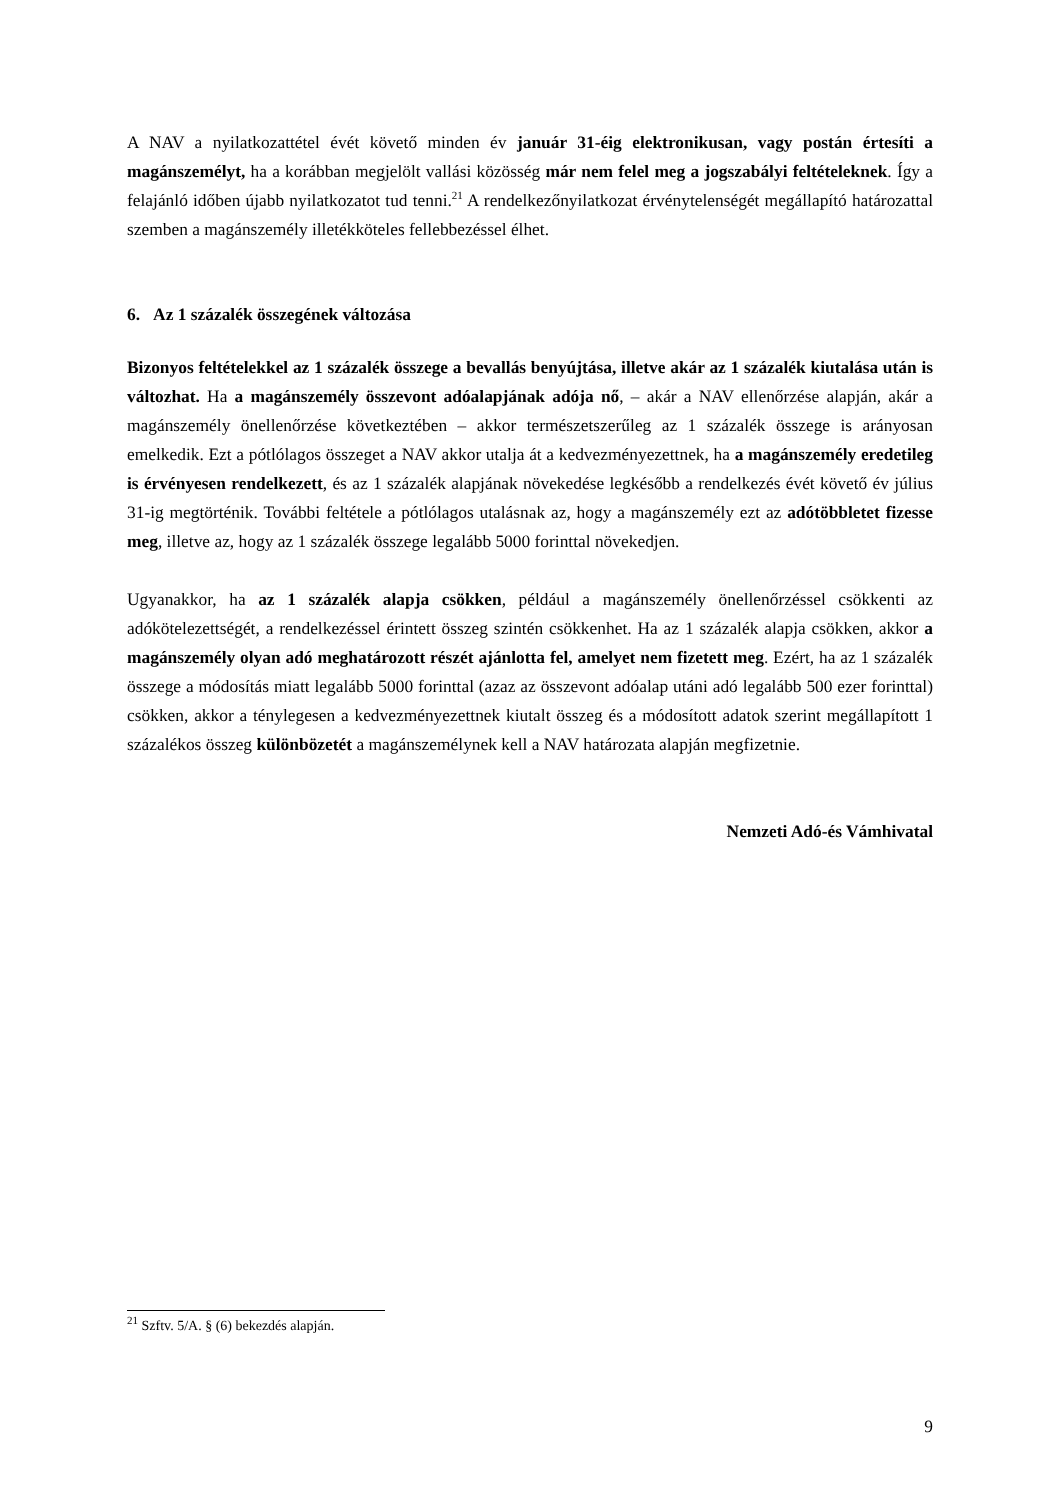A NAV a nyilatkozattétel évét követő minden év január 31-éig elektronikusan, vagy postán értesíti a magánszemélyt, ha a korábban megjelölt vallási közösség már nem felel meg a jogszabályi feltételeknek. Így a felajánló időben újabb nyilatkozatot tud tenni.<sup>21</sup> A rendelkezőnyilatkozat érvénytelenségét megállapító határozattal szemben a magánszemély illetékköteles fellebbezéssel élhet.
6. Az 1 százalék összegének változása
Bizonyos feltételekkel az 1 százalék összege a bevallás benyújtása, illetve akár az 1 százalék kiutalása után is változhat. Ha a magánszemély összevont adóalapjának adója nő, – akár a NAV ellenőrzése alapján, akár a magánszemély önellenőrzése következtében – akkor természetszerűleg az 1 százalék összege is arányosan emelkedik. Ezt a pótlólagos összeget a NAV akkor utalja át a kedvezményezettnek, ha a magánszemély eredetileg is érvényesen rendelkezett, és az 1 százalék alapjának növekedése legkésőbb a rendelkezés évét követő év július 31-ig megtörténik. További feltétele a pótlólagos utalásnak az, hogy a magánszemély ezt az adótöbbletet fizesse meg, illetve az, hogy az 1 százalék összege legalább 5000 forinttal növekedjen.
Ugyanakkor, ha az 1 százalék alapja csökken, például a magánszemély önellenőrzéssel csökkenti az adókötelezettségét, a rendelkezéssel érintett összeg szintén csökkenhet. Ha az 1 százalék alapja csökken, akkor a magánszemély olyan adó meghatározott részét ajánlotta fel, amelyet nem fizetett meg. Ezért, ha az 1 százalék összege a módosítás miatt legalább 5000 forinttal (azaz az összevont adóalap utáni adó legalább 500 ezer forinttal) csökken, akkor a ténylegesen a kedvezményezettnek kiutalt összeg és a módosított adatok szerint megállapított 1 százalékos összeg különbözetét a magánszemélynek kell a NAV határozata alapján megfizetnie.
Nemzeti Adó-és Vámhivatal
<sup>21</sup> Szftv. 5/A. § (6) bekezdés alapján.
9